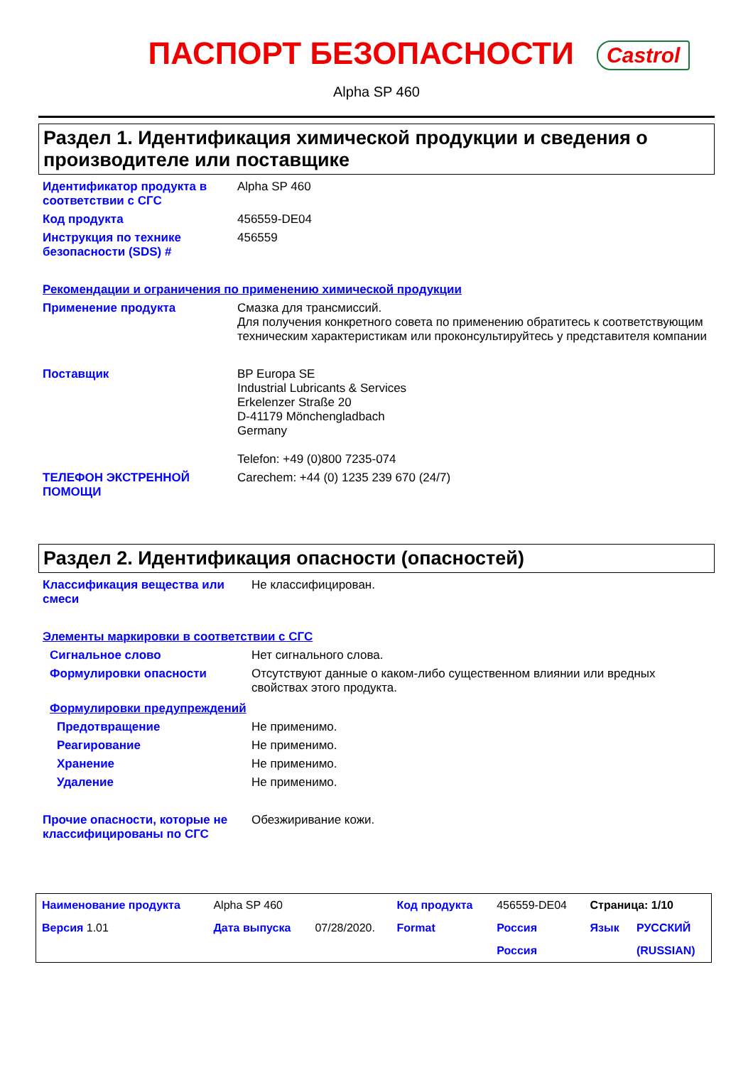ПАСПОРТ БЕЗОПАСНОСТИ Castrol
Alpha SP 460
Раздел 1. Идентификация химической продукции и сведения о производителе или поставщике
| Идентификатор продукта в соответствии с СГС | Alpha SP 460 |
| Код продукта | 456559-DE04 |
| Инструкция по технике безопасности (SDS) # | 456559 |
| Рекомендации и ограничения по применению химической продукции | |
| Применение продукта | Смазка для трансмиссий. Для получения конкретного совета по применению обратитесь к соответствующим техническим характеристикам или проконсультируйтесь у представителя компании |
| Поставщик | BP Europa SE Industrial Lubricants & Services Erkelenzer Straße 20 D-41179 Mönchengladbach Germany Telefon: +49 (0)800 7235-074 |
| ТЕЛЕФОН ЭКСТРЕННОЙ ПОМОЩИ | Carechem: +44 (0) 1235 239 670 (24/7) |
Раздел 2. Идентификация опасности (опасностей)
| Классификация вещества или смеси | Не классифицирован. |
| Элементы маркировки в соответствии с СГС | |
| Сигнальное слово | Нет сигнального слова. |
| Формулировки опасности | Отсутствуют данные о каком-либо существенном влиянии или вредных свойствах этого продукта. |
| Формулировки предупреждений | |
| Предотвращение | Не применимо. |
| Реагирование | Не применимо. |
| Хранение | Не применимо. |
| Удаление | Не применимо. |
| Прочие опасности, которые не классифицированы по СГС | Обезжиривание кожи. |
| Наименование продукта | Alpha SP 460 | | Код продукта | 456559-DE04 | Страница: 1/10 | |
| Версия 1.01 | Дата выпуска | 07/28/2020. | Format | Россия | Язык | РУССКИЙ |
| | | | | Россия | | (RUSSIAN) |